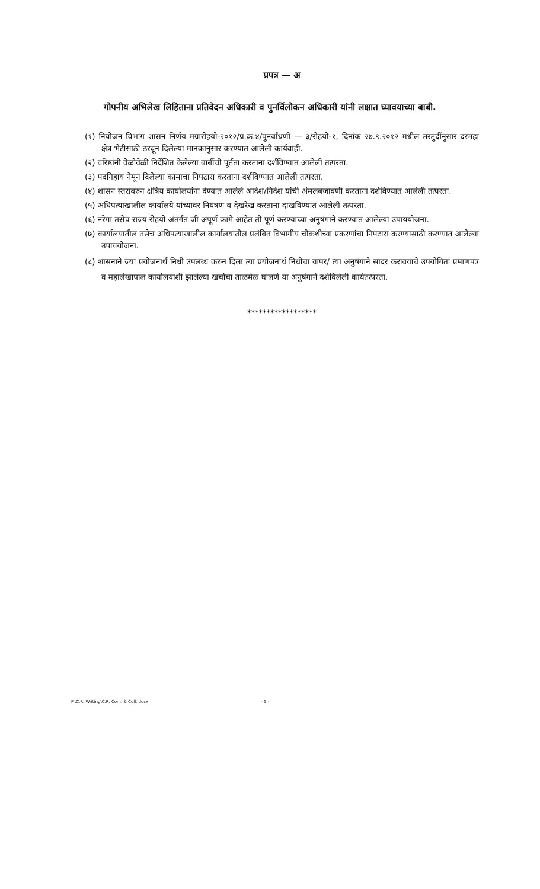प्रपत्र — अ
गोपनीय अभिलेख लिहिताना प्रतिवेदन अधिकारी व पुनर्विलोकन अधिकारी यांनी लक्षात घ्यावयाच्या बाबी.
(१) नियोजन विभाग शासन निर्णय मग्रारोहयो-२०१२/प्र.क्र.४/पुनर्बांधणी — ३/रोहयो-१, दिनांक २७.९.२०१२ मधील तरतुदींनुसार दरमहा क्षेत्र भेटीसाठी ठरवून दिलेल्या मानकानुसार करण्यात आलेली कार्यवाही.
(२) वरिष्ठांनी वेळोवेळी निर्देशित केलेल्या बाबींची पूर्तता करताना दर्शविण्यात आलेली तत्परता.
(३) पदनिहाय नेमून दिलेल्या कामाचा निपटारा करताना दर्शविण्यात आलेली तत्परता.
(४) शासन स्तरावरुन क्षेत्रिय कार्यालयांना देण्यात आलेले आदेश/निदेश यांची अंमलबजावणी करताना दर्शविण्यात आलेली तत्परता.
(५) अधिपत्याखालील कार्यालये यांच्यावर नियंत्रण व देखरेख करताना दाखविण्यात आलेली तत्परता.
(६) नरेगा तसेच राज्य रोहयो अंतर्गत जी अपूर्ण कामे आहेत ती पूर्ण करण्याच्या अनुषंगाने करण्यात आलेल्या उपाययोजना.
(७) कार्यालयातील तसेच अधिपत्याखालील कार्यालयातील प्रलंबित विभागीय चौकशीच्या प्रकरणांचा निपटारा करण्यासाठी करण्यात आलेल्या उपाययोजना.
(८) शासनाने ज्या प्रयोजनार्थ निधी उपलब्ध करुन दिला त्या प्रयोजनार्थ निधीचा वापर/ त्या अनुषंगाने सादर करावयाचे उपयोगिता प्रमाणपत्र व महालेखापाल कार्यालयाशी झालेल्या खर्चाचा ताळमेळ घालणे या अनुषंगाने दर्शविलेली कार्यतत्परता.
******************
F:\C.R. Writing\C.R. Com. & Coll..docx - 5 -